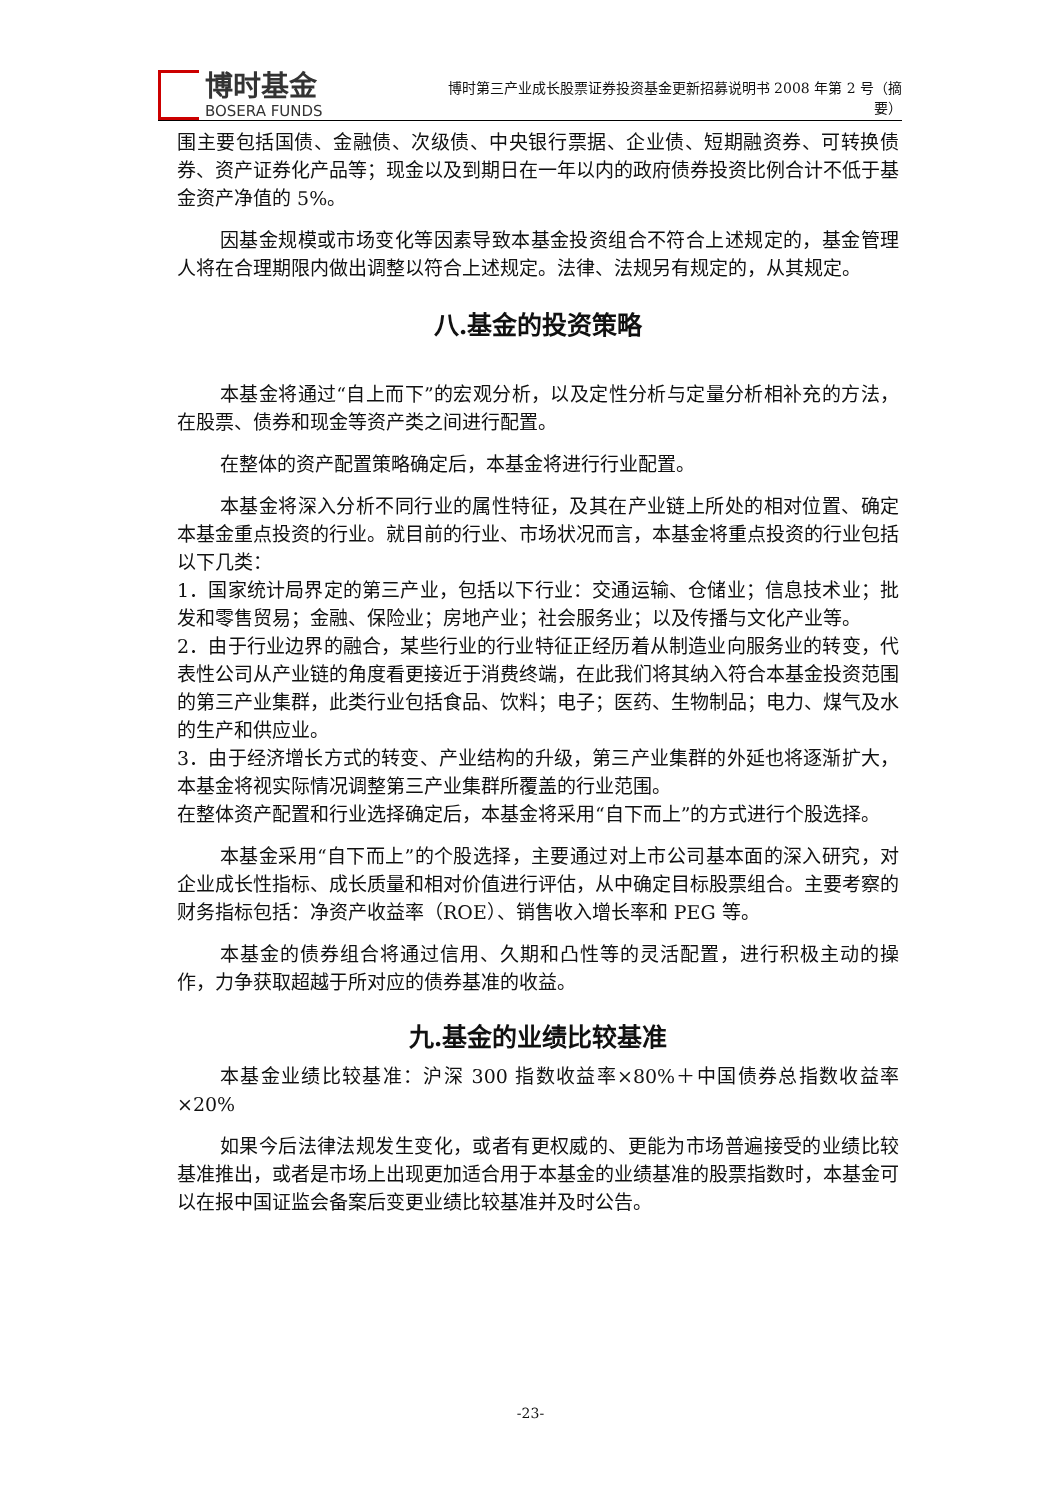博时基金
BOSERA FUNDS
博时第三产业成长股票证券投资基金更新招募说明书 2008 年第 2 号（摘要）
围主要包括国债、金融债、次级债、中央银行票据、企业债、短期融资券、可转换债券、资产证券化产品等；现金以及到期日在一年以内的政府债券投资比例合计不低于基金资产净值的 5%。
因基金规模或市场变化等因素导致本基金投资组合不符合上述规定的，基金管理人将在合理期限内做出调整以符合上述规定。法律、法规另有规定的，从其规定。
八.基金的投资策略
本基金将通过“自上而下”的宏观分析，以及定性分析与定量分析相补充的方法，在股票、债券和现金等资产类之间进行配置。
在整体的资产配置策略确定后，本基金将进行行业配置。
本基金将深入分析不同行业的属性特征，及其在产业链上所处的相对位置、确定本基金重点投资的行业。就目前的行业、市场状况而言，本基金将重点投资的行业包括以下几类：
1．国家统计局界定的第三产业，包括以下行业：交通运输、仓储业；信息技术业；批发和零售贸易；金融、保险业；房地产业；社会服务业；以及传播与文化产业等。
2．由于行业边界的融合，某些行业的行业特征正经历着从制造业向服务业的转变，代表性公司从产业链的角度看更接近于消费终端，在此我们将其纳入符合本基金投资范围的第三产业集群，此类行业包括食品、饮料；电子；医药、生物制品；电力、煤气及水的生产和供应业。
3．由于经济增长方式的转变、产业结构的升级，第三产业集群的外延也将逐渐扩大，本基金将视实际情况调整第三产业集群所覆盖的行业范围。
在整体资产配置和行业选择确定后，本基金将采用“自下而上”的方式进行个股选择。
本基金采用“自下而上”的个股选择，主要通过对上市公司基本面的深入研究，对企业成长性指标、成长质量和相对价值进行评估，从中确定目标股票组合。主要考察的财务指标包括：净资产收益率（ROE）、销售收入增长率和 PEG 等。
本基金的债券组合将通过信用、久期和凸性等的灵活配置，进行积极主动的操作，力争获取超越于所对应的债券基准的收益。
九.基金的业绩比较基准
本基金业绩比较基准：沪深 300 指数收益率×80%＋中国债券总指数收益率×20%
如果今后法律法规发生变化，或者有更权威的、更能为市场普遍接受的业绩比较基准推出，或者是市场上出现更加适合用于本基金的业绩基准的股票指数时，本基金可以在报中国证监会备案后变更业绩比较基准并及时公告。
-23-